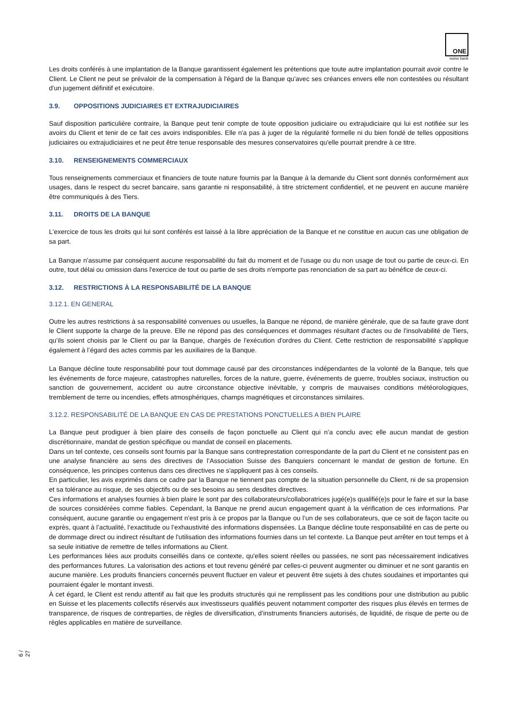ONE
swiss bank
Les droits conférés à une implantation de la Banque garantissent également les prétentions que toute autre implantation pourrait avoir contre le Client. Le Client ne peut se prévaloir de la compensation à l'égard de la Banque qu'avec ses créances envers elle non contestées ou résultant d'un jugement définitif et exécutoire.
3.9. OPPOSITIONS JUDICIAIRES ET EXTRAJUDICIAIRES
Sauf disposition particulière contraire, la Banque peut tenir compte de toute opposition judiciaire ou extrajudiciaire qui lui est notifiée sur les avoirs du Client et tenir de ce fait ces avoirs indisponibles. Elle n'a pas à juger de la régularité formelle ni du bien fondé de telles oppositions judiciaires ou extrajudiciaires et ne peut être tenue responsable des mesures conservatoires qu'elle pourrait prendre à ce titre.
3.10. RENSEIGNEMENTS COMMERCIAUX
Tous renseignements commerciaux et financiers de toute nature fournis par la Banque à la demande du Client sont donnés conformément aux usages, dans le respect du secret bancaire, sans garantie ni responsabilité, à titre strictement confidentiel, et ne peuvent en aucune manière être communiqués à des Tiers.
3.11. DROITS DE LA BANQUE
L'exercice de tous les droits qui lui sont conférés est laissé à la libre appréciation de la Banque et ne constitue en aucun cas une obligation de sa part.
La Banque n'assume par conséquent aucune responsabilité du fait du moment et de l'usage ou du non usage de tout ou partie de ceux-ci. En outre, tout délai ou omission dans l'exercice de tout ou partie de ses droits n'emporte pas renonciation de sa part au bénéfice de ceux-ci.
3.12. RESTRICTIONS À LA RESPONSABILITÉ DE LA BANQUE
3.12.1. EN GENERAL
Outre les autres restrictions à sa responsabilité convenues ou usuelles, la Banque ne répond, de manière générale, que de sa faute grave dont le Client supporte la charge de la preuve. Elle ne répond pas des conséquences et dommages résultant d'actes ou de l'insolvabilité de Tiers, qu’ils soient choisis par le Client ou par la Banque, chargés de l'exécution d'ordres du Client. Cette restriction de responsabilité s’applique également à l’égard des actes commis par les auxiliaires de la Banque.
La Banque décline toute responsabilité pour tout dommage causé par des circonstances indépendantes de la volonté de la Banque, tels que les événements de force majeure, catastrophes naturelles, forces de la nature, guerre, événements de guerre, troubles sociaux, instruction ou sanction de gouvernement, accident ou autre circonstance objective inévitable, y compris de mauvaises conditions météorologiques, tremblement de terre ou incendies, effets atmosphériques, champs magnétiques et circonstances similaires.
3.12.2. RESPONSABILITÉ DE LA BANQUE EN CAS DE PRESTATIONS PONCTUELLES A BIEN PLAIRE
La Banque peut prodiguer à bien plaire des conseils de façon ponctuelle au Client qui n’a conclu avec elle aucun mandat de gestion discrétionnaire, mandat de gestion spécifique ou mandat de conseil en placements.
Dans un tel contexte, ces conseils sont fournis par la Banque sans contreprestation correspondante de la part du Client et ne consistent pas en une analyse financière au sens des directives de l’Association Suisse des Banquiers concernant le mandat de gestion de fortune. En conséquence, les principes contenus dans ces directives ne s'appliquent pas à ces conseils.
En particulier, les avis exprimés dans ce cadre par la Banque ne tiennent pas compte de la situation personnelle du Client, ni de sa propension et sa tolérance au risque, de ses objectifs ou de ses besoins au sens desdites directives.
Ces informations et analyses fournies à bien plaire le sont par des collaborateurs/collaboratrices jugé(e)s qualifié(e)s pour le faire et sur la base de sources considérées comme fiables. Cependant, la Banque ne prend aucun engagement quant à la vérification de ces informations. Par conséquent, aucune garantie ou engagement n’est pris à ce propos par la Banque ou l’un de ses collaborateurs, que ce soit de façon tacite ou exprès, quant à l’actualité, l’exactitude ou l’exhaustivité des informations dispensées. La Banque décline toute responsabilité en cas de perte ou de dommage direct ou indirect résultant de l'utilisation des informations fournies dans un tel contexte. La Banque peut arrêter en tout temps et à sa seule initiative de remettre de telles informations au Client.
Les performances liées aux produits conseillés dans ce contexte, qu'elles soient réelles ou passées, ne sont pas nécessairement indicatives des performances futures. La valorisation des actions et tout revenu généré par celles-ci peuvent augmenter ou diminuer et ne sont garantis en aucune manière. Les produits financiers concernés peuvent fluctuer en valeur et peuvent être sujets à des chutes soudaines et importantes qui pourraient égaler le montant investi.
À cet égard, le Client est rendu attentif au fait que les produits structurés qui ne remplissent pas les conditions pour une distribution au public en Suisse et les placements collectifs réservés aux investisseurs qualifiés peuvent notamment comporter des risques plus élevés en termes de transparence, de risques de contreparties, de règles de diversification, d’instruments financiers autorisés, de liquidité, de risque de perte ou de règles applicables en matière de surveillance.
6 / 27